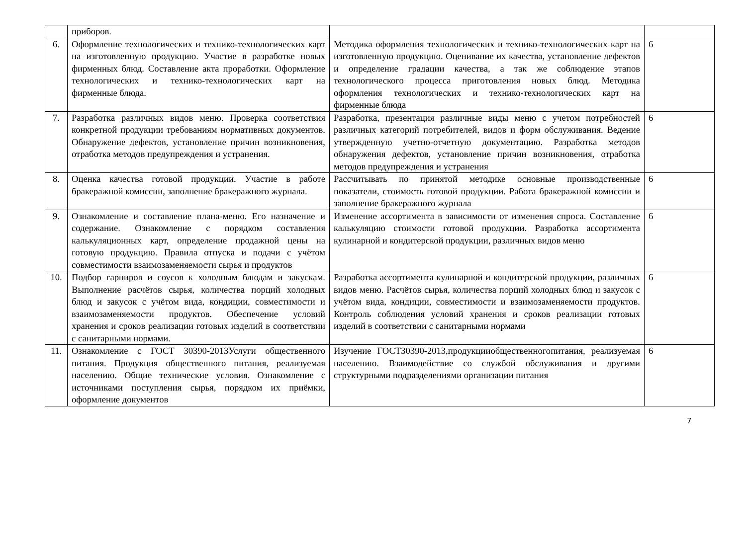| | приборов. | | |
| 6. | Оформление технологических и технико-технологических карт на изготовленную продукцию. Участие в разработке новых фирменных блюд. Составление акта проработки. Оформление технологических и технико-технологических карт на фирменные блюда. | Методика оформления технологических и технико-технологических карт на изготовленную продукцию. Оценивание их качества, установление дефектов и определение градации качества, а так же соблюдение этапов технологического процесса приготовления новых блюд. Методика оформления технологических и технико-технологических карт на фирменные блюда | 6 |
| 7. | Разработка различных видов меню. Проверка соответствия конкретной продукции требованиям нормативных документов. Обнаружение дефектов, установление причин возникновения, отработка методов предупреждения и устранения. | Разработка, презентация различные виды меню с учетом потребностей различных категорий потребителей, видов и форм обслуживания. Ведение утвержденную учетно-отчетную документацию. Разработка методов обнаружения дефектов, установление причин возникновения, отработка методов предупреждения и устранения | 6 |
| 8. | Оценка качества готовой продукции. Участие в работе бракеражной комиссии, заполнение бракеражного журнала. | Рассчитывать по принятой методике основные производственные показатели, стоимость готовой продукции. Работа бракеражной комиссии и заполнение бракеражного журнала | 6 |
| 9. | Ознакомление и составление плана-меню. Его назначение и содержание. Ознакомление с порядком составления калькуляционных карт, определение продажной цены на готовую продукцию. Правила отпуска и подачи с учётом совместимости взаимозаменяемости сырья и продуктов | Изменение ассортимента в зависимости от изменения спроса. Составление калькуляцию стоимости готовой продукции. Разработка ассортимента кулинарной и кондитерской продукции, различных видов меню | 6 |
| 10. | Подбор гарниров и соусов к холодным блюдам и закускам. Выполнение расчётов сырья, количества порций холодных блюд и закусок с учётом вида, кондиции, совместимости и взаимозаменяемости продуктов. Обеспечение условий хранения и сроков реализации готовых изделий в соответствии с санитарными нормами. | Разработка ассортимента кулинарной и кондитерской продукции, различных видов меню. Расчётов сырья, количества порций холодных блюд и закусок с учётом вида, кондиции, совместимости и взаимозаменяемости продуктов. Контроль соблюдения условий хранения и сроков реализации готовых изделий в соответствии с санитарными нормами | 6 |
| 11. | Ознакомление с ГОСТ 30390-2013Услуги общественного питания. Продукция общественного питания, реализуемая населению. Общие технические условия. Ознакомление с источниками поступления сырья, порядком их приёмки, оформление документов | Изучение ГОСТ30390-2013,продукцииобщественногопитания, реализуемая населению. Взаимодействие со службой обслуживания и другими структурными подразделениями организации питания | 6 |
7